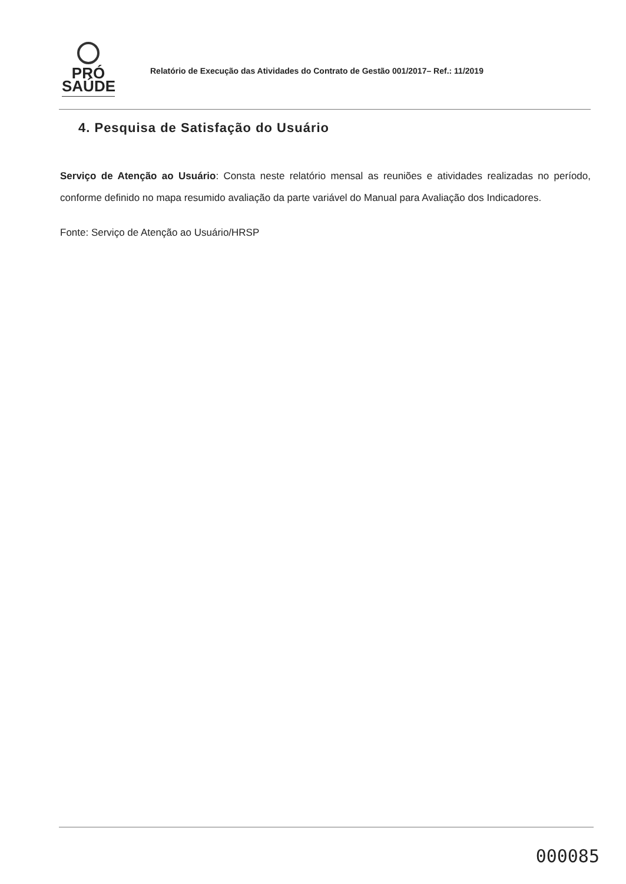PRÓ
SAÚDE
Relatório de Execução das Atividades do Contrato de Gestão 001/2017– Ref.: 11/2019
4. Pesquisa de Satisfação do Usuário
Serviço de Atenção ao Usuário: Consta neste relatório mensal as reuniões e atividades realizadas no período, conforme definido no mapa resumido avaliação da parte variável do Manual para Avaliação dos Indicadores.
Fonte: Serviço de Atenção ao Usuário/HRSP
000085